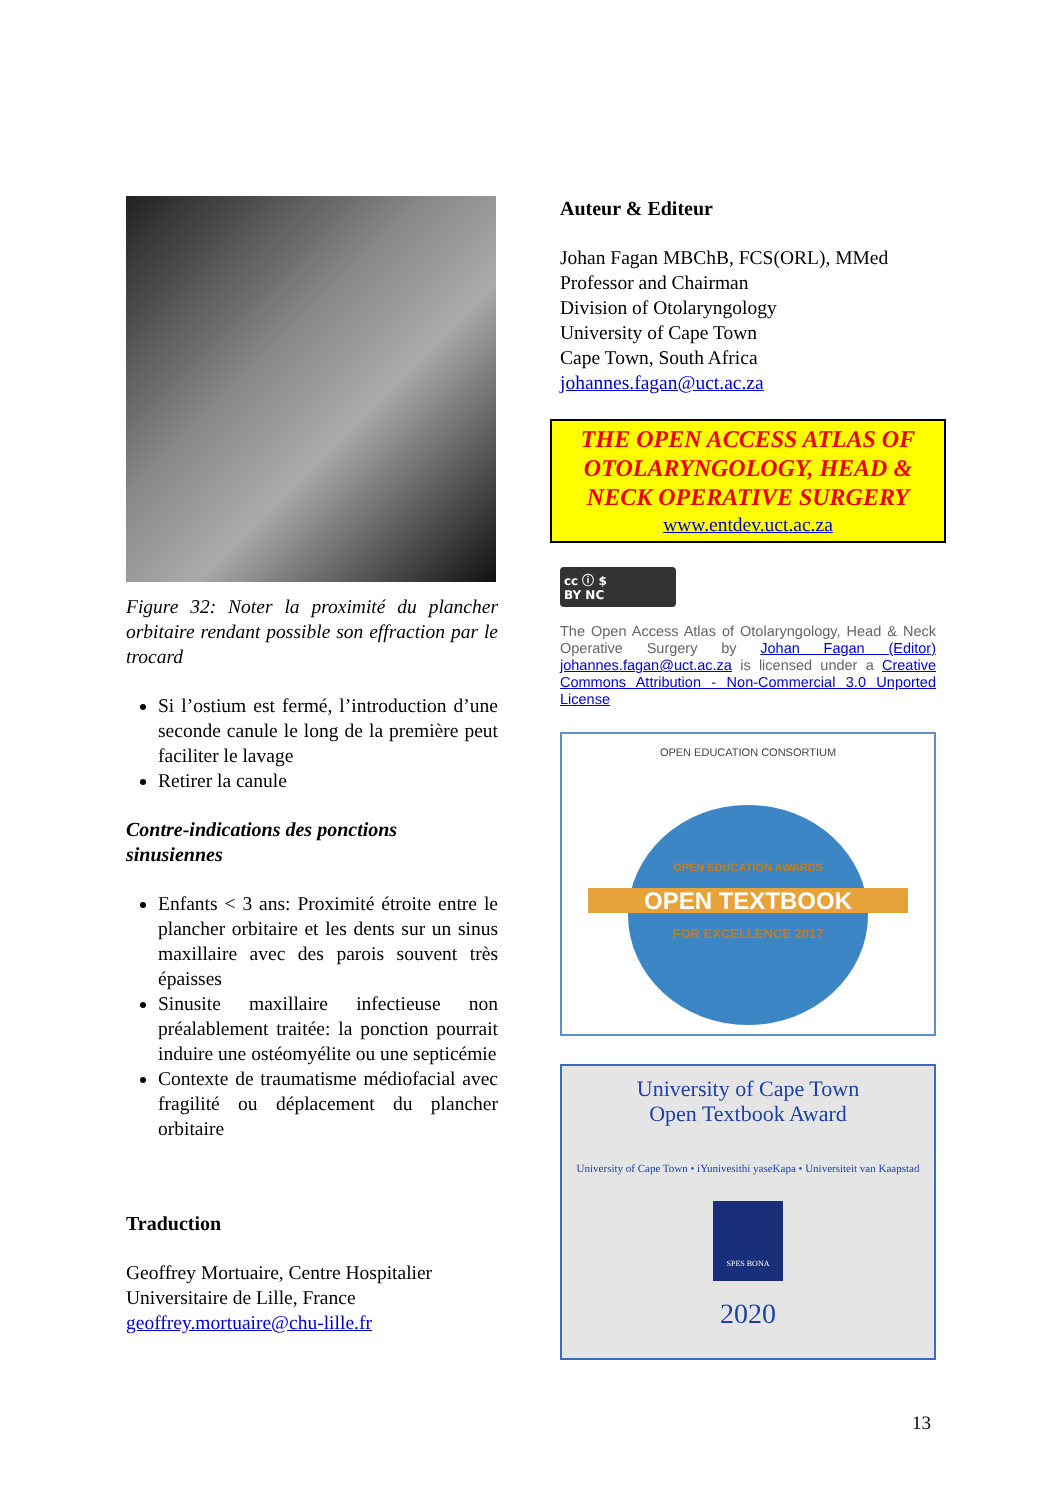Figure 32: Noter la proximité du plancher orbitaire rendant possible son effraction par le trocard
Si l’ostium est fermé, l’introduction d’une seconde canule le long de la première peut faciliter le lavage
Retirer la canule
Contre-indications des ponctions sinusiennes
Enfants < 3 ans: Proximité étroite entre le plancher orbitaire et les dents sur un sinus maxillaire avec des parois souvent très épaisses
Sinusite maxillaire infectieuse non préalablement traitée: la ponction pourrait induire une ostéomyélite ou une septicémie
Contexte de traumatisme médiofacial avec fragilité ou déplacement du plancher orbitaire
Traduction
Geoffrey Mortuaire, Centre Hospitalier Universitaire de Lille, France
geoffrey.mortuaire@chu-lille.fr
Auteur & Editeur
Johan Fagan MBChB, FCS(ORL), MMed
Professor and Chairman
Division of Otolaryngology
University of Cape Town
Cape Town, South Africa
johannes.fagan@uct.ac.za
THE OPEN ACCESS ATLAS OF OTOLARYNGOLOGY, HEAD & NECK OPERATIVE SURGERY
www.entdev.uct.ac.za
cc ⓘ $
BY NC
The Open Access Atlas of Otolaryngology, Head & Neck Operative Surgery by Johan Fagan (Editor) johannes.fagan@uct.ac.za is licensed under a Creative Commons Attribution - Non-Commercial 3.0 Unported License
OPEN EDUCATION CONSORTIUM
OPEN EDUCATION AWARDS
OPEN TEXTBOOK
FOR EXCELLENCE 2017
University of Cape Town
Open Textbook Award
University of Cape Town • iYunivesithi yaseKapa • Universiteit van Kaapstad
SPES BONA
2020
13